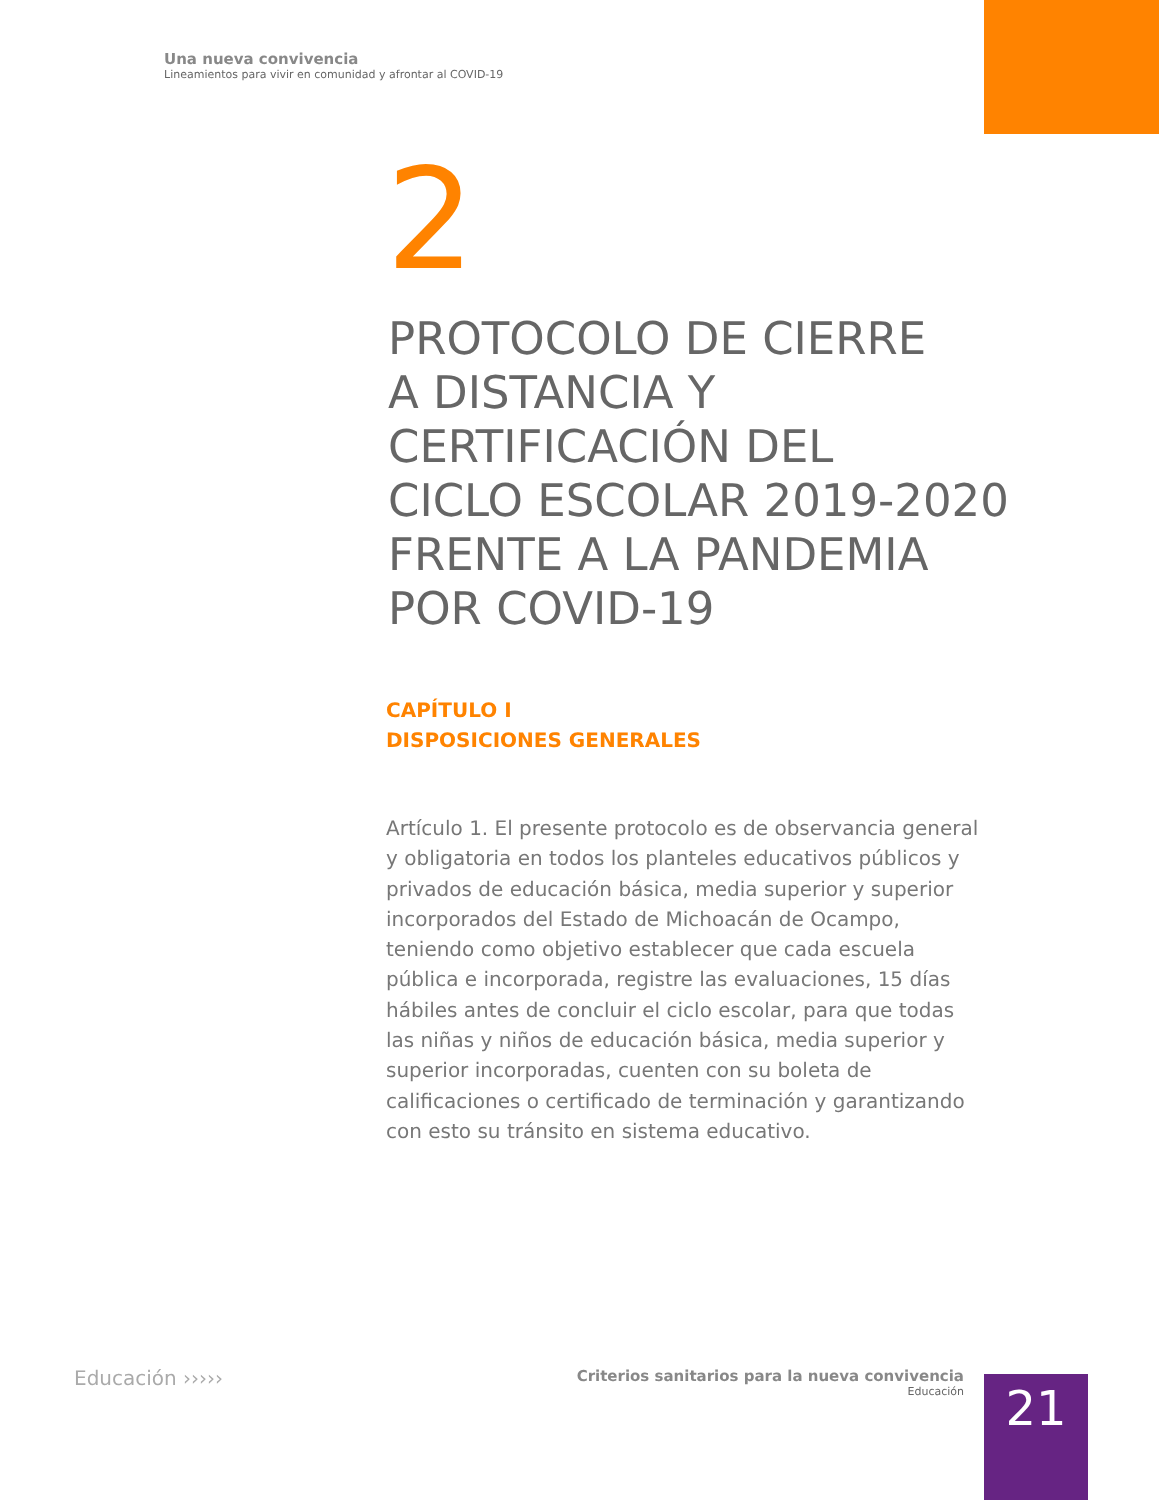Una nueva convivencia
Lineamientos para vivir en comunidad y afrontar al COVID-19
2
PROTOCOLO DE CIERRE
A DISTANCIA Y
CERTIFICACIÓN DEL
CICLO ESCOLAR 2019-2020
FRENTE A LA PANDEMIA
POR COVID-19
CAPÍTULO I
DISPOSICIONES GENERALES
Artículo 1. El presente protocolo es de observancia general y obligatoria en todos los planteles educativos públicos y privados de educación básica, media superior y superior incorporados del Estado de Michoacán de Ocampo, teniendo como objetivo establecer que cada escuela pública e incorporada, registre las evaluaciones, 15 días hábiles antes de concluir el ciclo escolar, para que todas las niñas y niños de educación básica, media superior y superior incorporadas, cuenten con su boleta de calificaciones o certificado de terminación y garantizando con esto su tránsito en sistema educativo.
Educación ›››››
Criterios sanitarios para la nueva convivencia
Educación
21